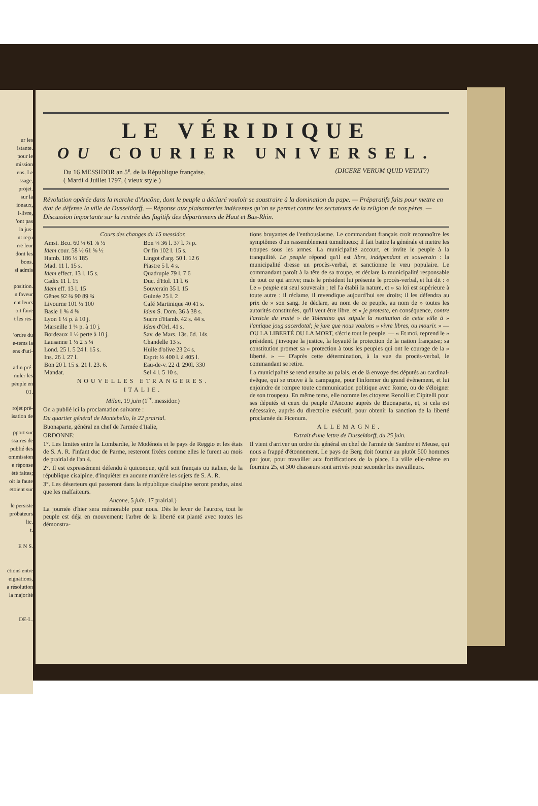ur les
istante.
pour le
mission
ens. Le
ssage,
projet.
sur la
ionaux,
l-livre,
'ont pas
la jus-
nt reçu
rre leur
dont les
bons.
si admis
position.
n faveur
ent leurs
oit faire
t les res-
'ordre du
e-tems la
ens d'uti-
adin pré-
nuler les
peuple en
01.
rojet pré-
isation de
pport sur
ssaires de
publié des
ommission
e réponse
été faites;
oit la faute
etoient sur
le persiste
probateurs
lic.
t.
E N S.
ctions entre
eignations,
a résolution
la majorité
DE-L.
LE VÉRIDIQUE
OU COURIER UNIVERSEL.
Du 16 MESSIDOR an 5<sup>e</sup>. de la République française.
( Mardi 4 Juillet 1797, ( vieux style )
(DICERE VERUM QUID VETAT?)
Révolution opérée dans la marche d'Ancône, dont le peuple a déclaré vouloir se soustraire à la domination du pape. — Préparatifs faits pour mettre en état de défense la ville de Dusseldorff. — Réponse aux plaisanteries indécentes qu'on se permet contre les sectateurs de la religion de nos pères. — Discussion importante sur la rentrée des fugitifs des départemens de Haut et Bas-Rhin.
Cours des changes du 15 messidor.
| Amst. Bco. 60 ¼ 61 ⅝ ½ | Bon ¼ 36 l. 37 l. ⅞ p. |
| Idem cour. 58 ½ 61 ⅜ ½ | Or fin 102 l. 15 s. |
| Hamb. 186 ½ 185 | Lingot d'arg. 50 l. 12 6 |
| Mad. 11 l. 15 s. | Piastre 5 l. 4 s. |
| Idem effect. 13 l. 15 s. | Quadruple 79 l. 7 6 |
| Cadix 11 l. 15 | Duc. d'Hol. 11 l. 6 |
| Idem eff. 13 l. 15 | Souverain 35 l. 15 |
| Gênes 92 ¾ 90 89 ¾ | Guinée 25 l. 2 |
| Livourne 101 ½ 100 | Café Martinique 40 41 s. |
| Basle 1 ⅝ 4 ⅝ | Idem S. Dom. 36 à 38 s. |
| Lyon 1 ½ p. à 10 j. | Sucre d'Hamb. 42 s. 44 s. |
| Marseille 1 ¼ p. à 10 j. | Idem d'Orl. 41 s. |
| Bordeaux 1 ½ perte à 10 j. | Sav. de Mars. 13s. 6d. 14s. |
| Lausanne 1 ½ 2 5 ¼ | Chandelle 13 s. |
| Lond. 25 l. 5 24 l. 15 s. | Huile d'olive 23 24 s. |
| Ins. 26 l. 27 l. | Esprit ½ 400 l. à 405 l. |
| Bon 20 l. 15 s. 21 l. 23. 6. | Eau-de-v. 22 d. 290l. 330 |
| Mandat. | Sel 4 l. 5 10 s. |
NOUVELLES ETRANGERES.
ITALIE.
Milan, 19 juin (1<sup>er</sup>. messidor.)
On a publié ici la proclamation suivante :
Du quartier général de Montebello, le 22 prairial.
Buonaparte, général en chef de l'armée d'Italie,
ORDONNE:
1°. Les limites entre la Lombardie, le Modénois et le pays de Reggio et les états de S. A. R. l'infant duc de Parme, resteront fixées comme elles le furent au mois de prairial de l'an 4.
2°. Il est expressément défendu à quiconque, qu'il soit français ou italien, de la république cisalpine, d'inquiéter en aucune manière les sujets de S. A. R.
3°. Les déserteurs qui passeront dans la république cisalpine seront pendus, ainsi que les malfaiteurs.
Ancone, 5 juin. 17 prairial.)
La journée d'hier sera mémorable pour nous. Dès le lever de l'aurore, tout le peuple est déja en mouvement; l'arbre de la liberté est planté avec toutes les démonstra-
tions bruyantes de l'enthousiasme. Le commandant français croit reconnoître les symptômes d'un rassemblement tumultueux; il fait battre la générale et mettre les troupes sous les armes. La municipalité accourt, et invite le peuple à la tranquilité. Le peuple répond qu'il est libre, indépendant et souverain : la municipalité dresse un procès-verbal, et sanctionne le vœu populaire. Le commandant paroît à la tête de sa troupe, et déclare la municipalité responsable de tout ce qui arrive; mais le président lui présente le procès-verbal, et lui dit : « Le » peuple est seul souverain ; tel l'a établi la nature, et » sa loi est supérieure à toute autre : il réclame, il revendique aujourd'hui ses droits; il les défendra au prix de » son sang. Je déclare, au nom de ce peuple, au nom de » toutes les autorités constituées, qu'il veut être libre, et » je proteste, en conséquence, contre l'article du traité » de Tolentino qui stipule la restitution de cette ville à » l'antique joug sacerdotal; je jure que nous voulons » vivre libres, ou mourir. » — OU LA LIBERTÉ OU LA MORT, s'écrie tout le peuple. — « Et moi, reprend le » président, j'invoque la justice, la loyauté la protection de la nation française; sa constitution promet sa » protection à tous les peuples qui ont le courage de la » liberté. » — D'après cette détermination, à la vue du procès-verbal, le commandant se retire.
La municipalité se rend ensuite au palais, et de là envoye des députés au cardinal-évêque, qui se trouve à la campagne, pour l'informer du grand évènement, et lui enjoindre de rompre toute communication politique avec Rome, ou de s'éloigner de son troupeau. En même tems, elle nomme les citoyens Renolli et Cipitelli pour ses députés et ceux du peuple d'Ancone auprès de Buonaparte, et, si cela est nécessaire, auprès du directoire exécutif, pour obtenir la sanction de la liberté proclamée du Picenum.
ALLEMAGNE.
Extrait d'une lettre de Dusseldorff, du 25 juin.
Il vient d'arriver un ordre du général en chef de l'armée de Sambre et Meuse, qui nous a frappé d'étonnement. Le pays de Berg doit fournir au plutôt 500 hommes par jour, pour travailler aux fortifications de la place. La ville elle-même en fournira 25, et 300 chasseurs sont arrivés pour seconder les travailleurs.